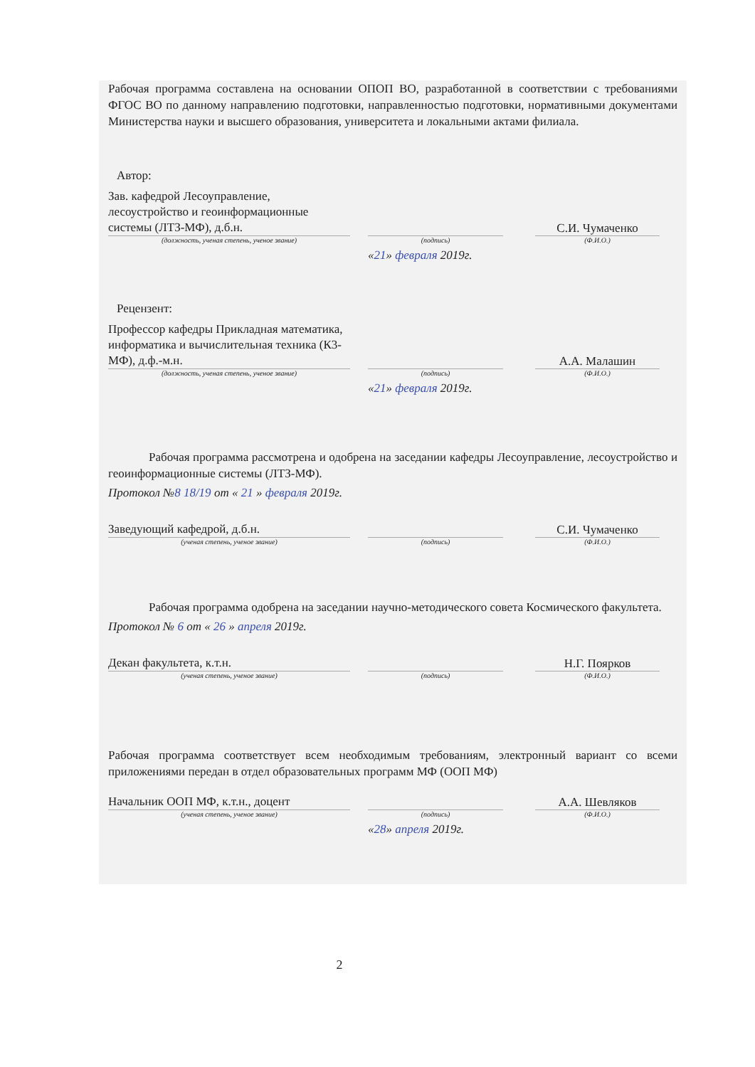Рабочая программа составлена на основании ОПОП ВО, разработанной в соответствии с требованиями ФГОС ВО по данному направлению подготовки, направленностью подготовки, нормативными документами Министерства науки и высшего образования, университета и локальными актами филиала.
Автор:
Зав. кафедрой Лесоуправление, лесоустройство и геоинформационные системы (ЛТЗ-МФ), д.б.н.
С.И. Чумаченко
(должность, ученая степень, ученое звание) (подпись) (Ф.И.О.)
«21» февраля 2019г.
Рецензент:
Профессор кафедры Прикладная математика, информатика и вычислительная техника (К3-МФ), д.ф.-м.н.
А.А. Малашин
(должность, ученая степень, ученое звание) (подпись) (Ф.И.О.)
«21» февраля 2019г.
Рабочая программа рассмотрена и одобрена на заседании кафедры Лесоуправление, лесоустройство и геоинформационные системы (ЛТЗ-МФ).
Протокол №8 18/19 от « 21 » февраля 2019г.
Заведующий кафедрой, д.б.н.
С.И. Чумаченко
(ученая степень, ученое звание) (подпись) (Ф.И.О.)
Рабочая программа одобрена на заседании научно-методического совета Космического факультета.
Протокол № 6 от « 26 » апреля 2019г.
Декан факультета, к.т.н.
Н.Г. Поярков
(ученая степень, ученое звание) (подпись) (Ф.И.О.)
Рабочая программа соответствует всем необходимым требованиям, электронный вариант со всеми приложениями передан в отдел образовательных программ МФ (ООП МФ)
Начальник ООП МФ, к.т.н., доцент
А.А. Шевляков
(ученая степень, ученое звание) (подпись) (Ф.И.О.)
«28» апреля 2019г.
2